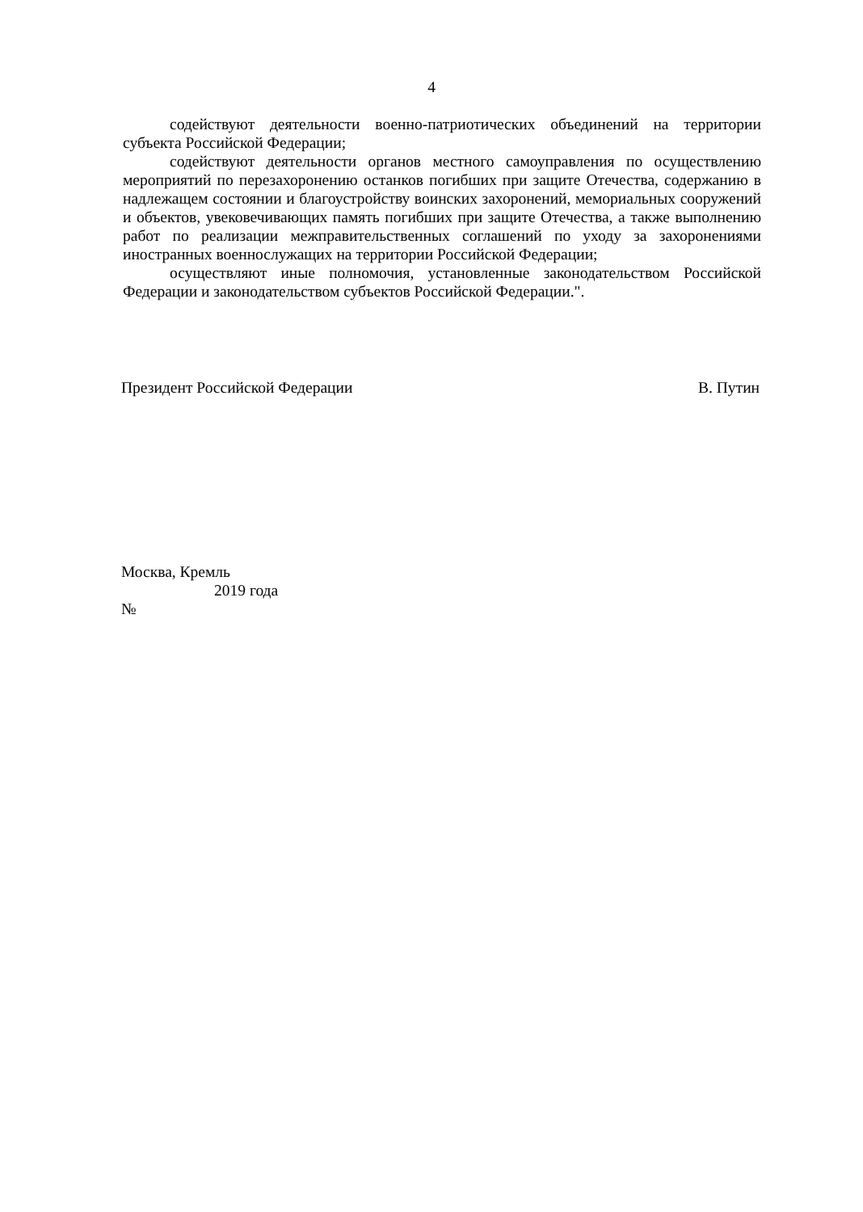4
содействуют деятельности военно-патриотических объединений на территории субъекта Российской Федерации;
содействуют деятельности органов местного самоуправления по осуществлению мероприятий по перезахоронению останков погибших при защите Отечества, содержанию в надлежащем состоянии и благоустройству воинских захоронений, мемориальных сооружений и объектов, увековечивающих память погибших при защите Отечества, а также выполнению работ по реализации межправительственных соглашений по уходу за захоронениями иностранных военнослужащих на территории Российской Федерации;
осуществляют иные полномочия, установленные законодательством Российской Федерации и законодательством субъектов Российской Федерации.".
Президент Российской Федерации В. Путин
Москва, Кремль
2019 года
№